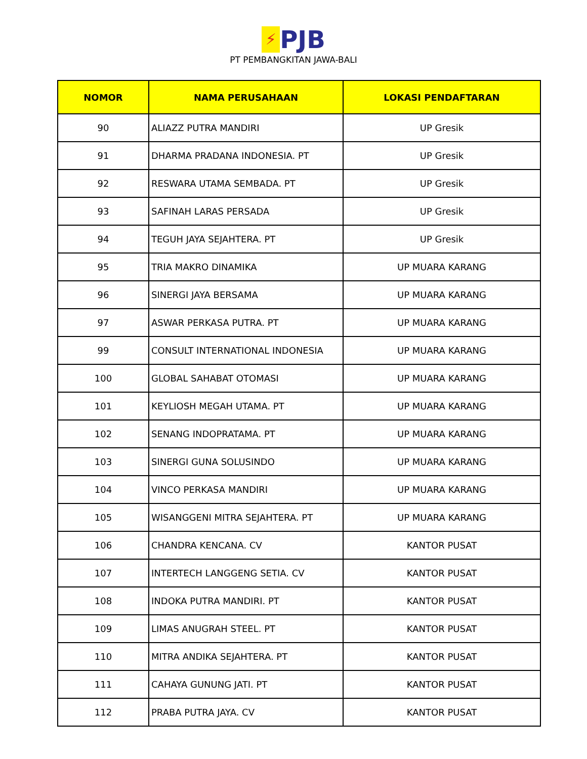⚡ PJB
PT PEMBANGKITAN JAWA-BALI
| NOMOR | NAMA PERUSAHAAN | LOKASI PENDAFTARAN |
| --- | --- | --- |
| 90 | ALIAZZ PUTRA MANDIRI | UP Gresik |
| 91 | DHARMA PRADANA INDONESIA. PT | UP Gresik |
| 92 | RESWARA UTAMA SEMBADA. PT | UP Gresik |
| 93 | SAFINAH LARAS PERSADA | UP Gresik |
| 94 | TEGUH JAYA SEJAHTERA. PT | UP Gresik |
| 95 | TRIA MAKRO DINAMIKA | UP MUARA KARANG |
| 96 | SINERGI JAYA BERSAMA | UP MUARA KARANG |
| 97 | ASWAR PERKASA PUTRA. PT | UP MUARA KARANG |
| 99 | CONSULT INTERNATIONAL INDONESIA | UP MUARA KARANG |
| 100 | GLOBAL SAHABAT OTOMASI | UP MUARA KARANG |
| 101 | KEYLIOSH MEGAH UTAMA. PT | UP MUARA KARANG |
| 102 | SENANG INDOPRATAMA. PT | UP MUARA KARANG |
| 103 | SINERGI GUNA SOLUSINDO | UP MUARA KARANG |
| 104 | VINCO PERKASA MANDIRI | UP MUARA KARANG |
| 105 | WISANGGENI MITRA SEJAHTERA. PT | UP MUARA KARANG |
| 106 | CHANDRA KENCANA. CV | KANTOR PUSAT |
| 107 | INTERTECH LANGGENG SETIA. CV | KANTOR PUSAT |
| 108 | INDOKA PUTRA MANDIRI. PT | KANTOR PUSAT |
| 109 | LIMAS ANUGRAH STEEL. PT | KANTOR PUSAT |
| 110 | MITRA ANDIKA SEJAHTERA. PT | KANTOR PUSAT |
| 111 | CAHAYA GUNUNG JATI. PT | KANTOR PUSAT |
| 112 | PRABA PUTRA JAYA. CV | KANTOR PUSAT |